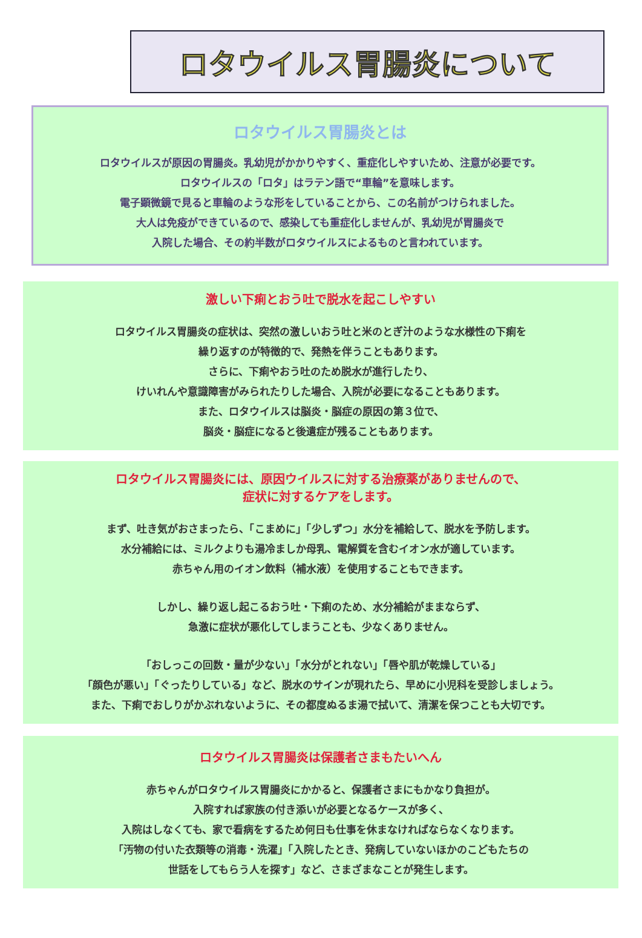ロタウイルス胃腸炎について
ロタウイルス胃腸炎とは
ロタウイルスが原因の胃腸炎。乳幼児がかかりやすく、重症化しやすいため、注意が必要です。
ロタウイルスの「ロタ」はラテン語で“車輪”を意味します。
電子顕微鏡で見ると車輪のような形をしていることから、この名前がつけられました。
大人は免疫ができているので、感染しても重症化しませんが、乳幼児が胃腸炎で
入院した場合、その約半数がロタウイルスによるものと言われています。
激しい下痢とおう吐で脱水を起こしやすい
ロタウイルス胃腸炎の症状は、突然の激しいおう吐と米のとぎ汁のような水様性の下痢を
繰り返すのが特徴的で、発熱を伴うこともあります。
さらに、下痢やおう吐のため脱水が進行したり、
けいれんや意識障害がみられたりした場合、入院が必要になることもあります。
また、ロタウイルスは脳炎・脳症の原因の第３位で、
脳炎・脳症になると後遺症が残ることもあります。
ロタウイルス胃腸炎には、原因ウイルスに対する治療薬がありませんので、
症状に対するケアをします。
まず、吐き気がおさまったら、「こまめに」「少しずつ」水分を補給して、脱水を予防します。
水分補給には、ミルクよりも湯冷ましか母乳、電解質を含むイオン水が適しています。
赤ちゃん用のイオン飲料（補水液）を使用することもできます。
しかし、繰り返し起こるおう吐・下痢のため、水分補給がままならず、
急激に症状が悪化してしまうことも、少なくありません。
「おしっこの回数・量が少ない」「水分がとれない」「唇や肌が乾燥している」
「顔色が悪い」「ぐったりしている」など、脱水のサインが現れたら、早めに小児科を受診しましょう。
また、下痢でおしりがかぶれないように、その都度ぬるま湯で拭いて、清潔を保つことも大切です。
ロタウイルス胃腸炎は保護者さまもたいへん
赤ちゃんがロタウイルス胃腸炎にかかると、保護者さまにもかなり負担が。
入院すれば家族の付き添いが必要となるケースが多く、
入院はしなくても、家で看病をするため何日も仕事を休まなければならなくなります。
「汚物の付いた衣類等の消毒・洗濯」「入院したとき、発病していないほかのこどもたちの
世話をしてもらう人を探す」など、さまざまなことが発生します。